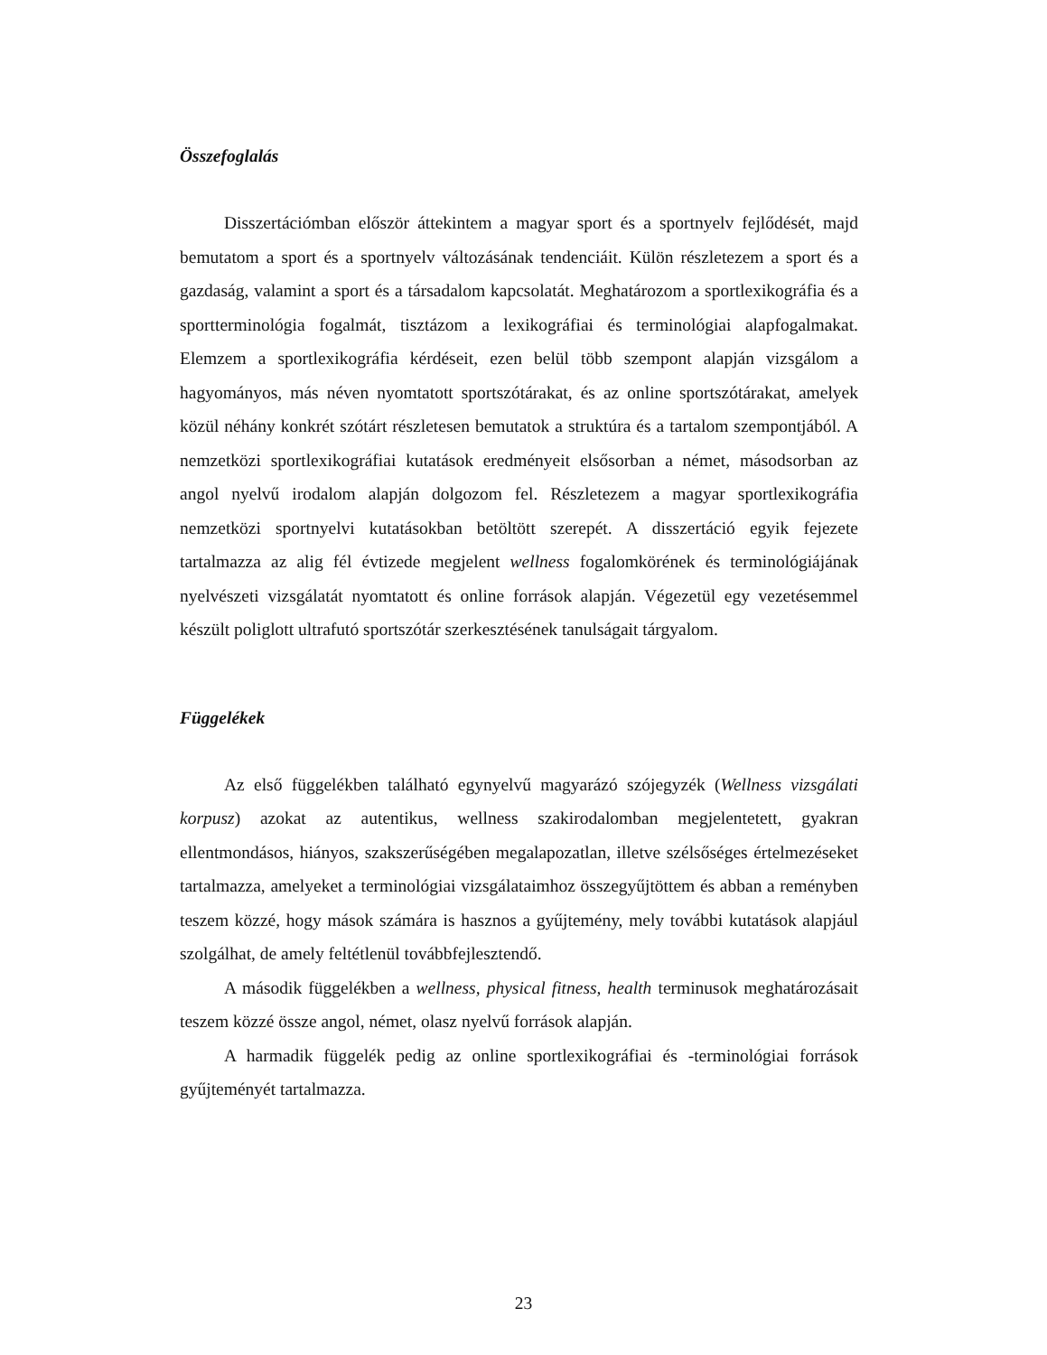Összefoglalás
Disszertációmban először áttekintem a magyar sport és a sportnyelv fejlődését, majd bemutatom a sport és a sportnyelv változásának tendenciáit. Külön részletezem a sport és a gazdaság, valamint a sport és a társadalom kapcsolatát. Meghatározom a sportlexikográfia és a sportterminológia fogalmát, tisztázom a lexikográfiai és terminológiai alapfogalmakat. Elemzem a sportlexikográfia kérdéseit, ezen belül több szempont alapján vizsgálom a hagyományos, más néven nyomtatott sportszótárakat, és az online sportszótárakat, amelyek közül néhány konkrét szótárt részletesen bemutatok a struktúra és a tartalom szempontjából. A nemzetközi sportlexikográfiai kutatások eredményeit elsősorban a német, másodsorban az angol nyelvű irodalom alapján dolgozom fel. Részletezem a magyar sportlexikográfia nemzetközi sportnyelvi kutatásokban betöltött szerepét. A disszertáció egyik fejezete tartalmazza az alig fél évtizede megjelent wellness fogalomkörének és terminológiájának nyelvészeti vizsgálatát nyomtatott és online források alapján. Végezetül egy vezetésemmel készült poliglott ultrafutó sportszótár szerkesztésének tanulságait tárgyalom.
Függelékek
Az első függelékben található egynyelvű magyarázó szójegyzék (Wellness vizsgálati korpusz) azokat az autentikus, wellness szakirodalomban megjelentetett, gyakran ellentmondásos, hiányos, szakszerűségében megalapozatlan, illetve szélsőséges értelmezéseket tartalmazza, amelyeket a terminológiai vizsgálataimhoz összegyűjtöttem és abban a reményben teszem közzé, hogy mások számára is hasznos a gyűjtemény, mely további kutatások alapjául szolgálhat, de amely feltétlenül továbbfejlesztendő.
A második függelékben a wellness, physical fitness, health terminusok meghatározásait teszem közzé össze angol, német, olasz nyelvű források alapján.
A harmadik függelék pedig az online sportlexikográfiai és -terminológiai források gyűjteményét tartalmazza.
23